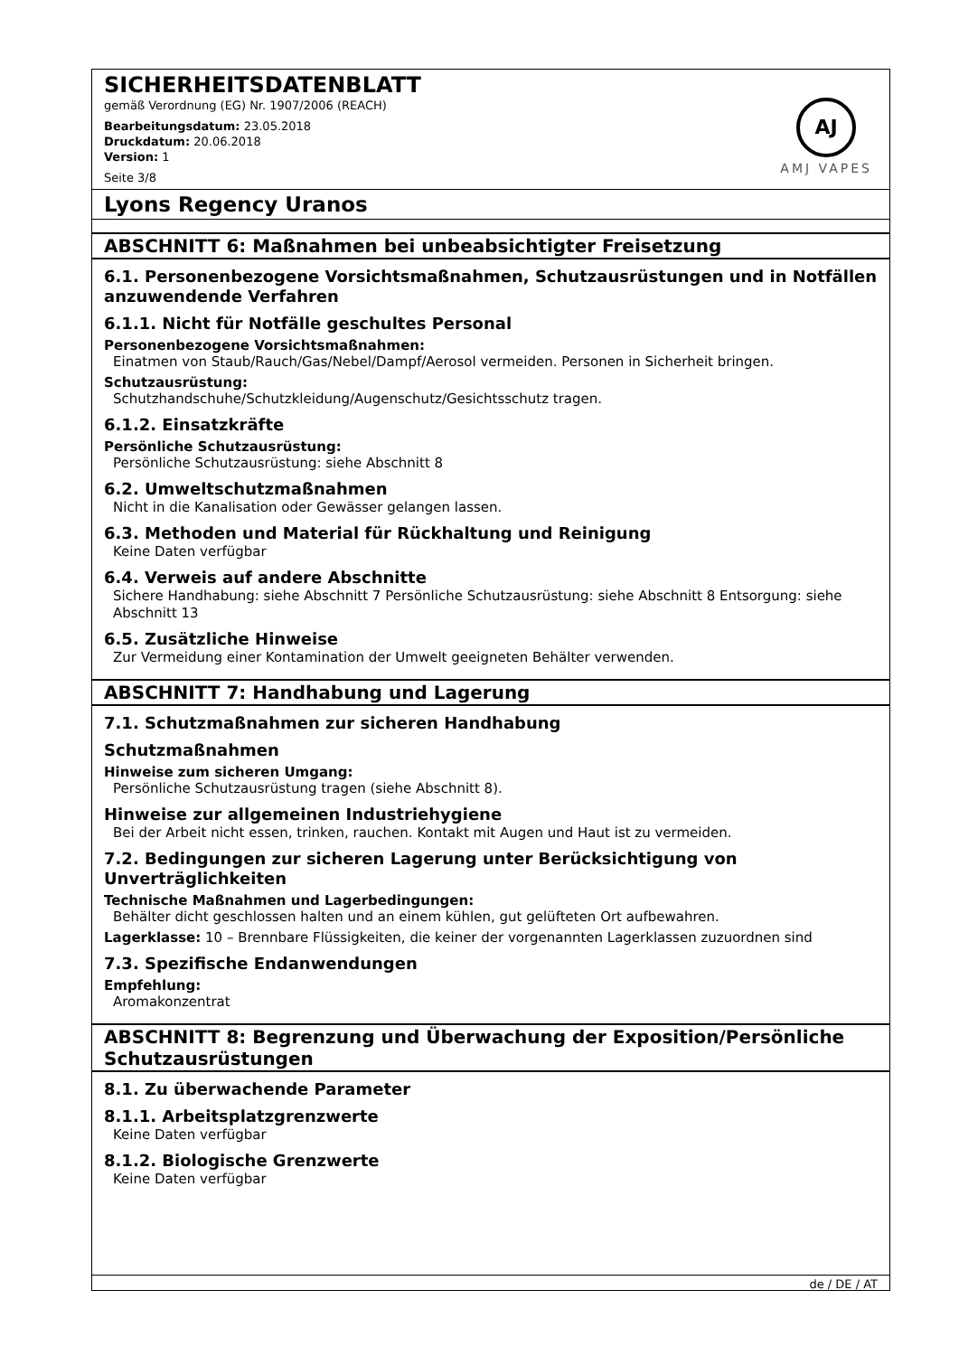AJ
AMJ VAPES
SICHERHEITSDATENBLATT
gemäß Verordnung (EG) Nr. 1907/2006 (REACH)
Bearbeitungsdatum: 23.05.2018
Druckdatum: 20.06.2018
Version: 1
Seite 3/8
Lyons Regency Uranos
ABSCHNITT 6: Maßnahmen bei unbeabsichtigter Freisetzung
6.1. Personenbezogene Vorsichtsmaßnahmen, Schutzausrüstungen und in Notfällen anzuwendende Verfahren
6.1.1. Nicht für Notfälle geschultes Personal
Personenbezogene Vorsichtsmaßnahmen:
Einatmen von Staub/Rauch/Gas/Nebel/Dampf/Aerosol vermeiden. Personen in Sicherheit bringen.
Schutzausrüstung:
Schutzhandschuhe/Schutzkleidung/Augenschutz/Gesichtsschutz tragen.
6.1.2. Einsatzkräfte
Persönliche Schutzausrüstung:
Persönliche Schutzausrüstung: siehe Abschnitt 8
6.2. Umweltschutzmaßnahmen
Nicht in die Kanalisation oder Gewässer gelangen lassen.
6.3. Methoden und Material für Rückhaltung und Reinigung
Keine Daten verfügbar
6.4. Verweis auf andere Abschnitte
Sichere Handhabung: siehe Abschnitt 7 Persönliche Schutzausrüstung: siehe Abschnitt 8 Entsorgung: siehe Abschnitt 13
6.5. Zusätzliche Hinweise
Zur Vermeidung einer Kontamination der Umwelt geeigneten Behälter verwenden.
ABSCHNITT 7: Handhabung und Lagerung
7.1. Schutzmaßnahmen zur sicheren Handhabung
Schutzmaßnahmen
Hinweise zum sicheren Umgang:
Persönliche Schutzausrüstung tragen (siehe Abschnitt 8).
Hinweise zur allgemeinen Industriehygiene
Bei der Arbeit nicht essen, trinken, rauchen. Kontakt mit Augen und Haut ist zu vermeiden.
7.2. Bedingungen zur sicheren Lagerung unter Berücksichtigung von Unverträglichkeiten
Technische Maßnahmen und Lagerbedingungen:
Behälter dicht geschlossen halten und an einem kühlen, gut gelüfteten Ort aufbewahren.
Lagerklasse: 10 – Brennbare Flüssigkeiten, die keiner der vorgenannten Lagerklassen zuzuordnen sind
7.3. Spezifische Endanwendungen
Empfehlung:
Aromakonzentrat
ABSCHNITT 8: Begrenzung und Überwachung der Exposition/Persönliche Schutzausrüstungen
8.1. Zu überwachende Parameter
8.1.1. Arbeitsplatzgrenzwerte
Keine Daten verfügbar
8.1.2. Biologische Grenzwerte
Keine Daten verfügbar
de / DE / AT